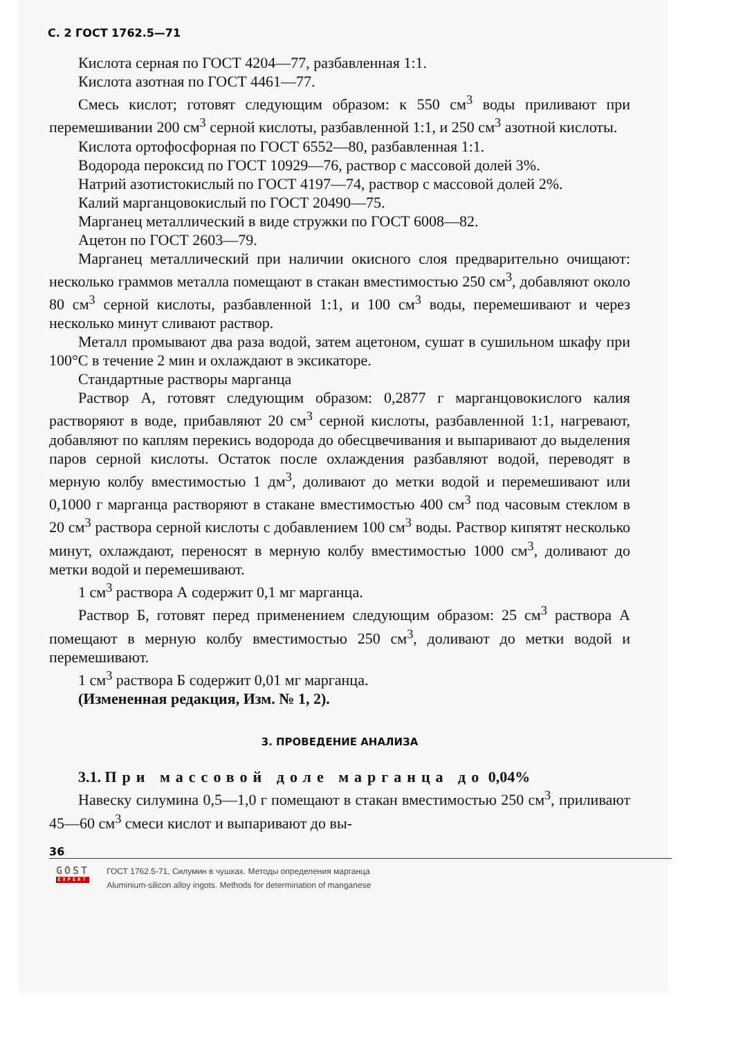С. 2 ГОСТ 1762.5—71
Кислота серная по ГОСТ 4204—77, разбавленная 1:1.
Кислота азотная по ГОСТ 4461—77.
Смесь кислот; готовят следующим образом: к 550 см<sup>3</sup> воды приливают при перемешивании 200 см<sup>3</sup> серной кислоты, разбавленной 1:1, и 250 см<sup>3</sup> азотной кислоты.
Кислота ортофосфорная по ГОСТ 6552—80, разбавленная 1:1.
Водорода пероксид по ГОСТ 10929—76, раствор с массовой долей 3%.
Натрий азотистокислый по ГОСТ 4197—74, раствор с массовой долей 2%.
Калий марганцовокислый по ГОСТ 20490—75.
Марганец металлический в виде стружки по ГОСТ 6008—82.
Ацетон по ГОСТ 2603—79.
Марганец металлический при наличии окисного слоя предварительно очищают: несколько граммов металла помещают в стакан вместимостью 250 см<sup>3</sup>, добавляют около 80 см<sup>3</sup> серной кислоты, разбавленной 1:1, и 100 см<sup>3</sup> воды, перемешивают и через несколько минут сливают раствор.
Металл промывают два раза водой, затем ацетоном, сушат в сушильном шкафу при 100°С в течение 2 мин и охлаждают в эксикаторе.
Стандартные растворы марганца
Раствор А, готовят следующим образом: 0,2877 г марганцовокислого калия растворяют в воде, прибавляют 20 см<sup>3</sup> серной кислоты, разбавленной 1:1, нагревают, добавляют по каплям перекись водорода до обесцвечивания и выпаривают до выделения паров серной кислоты. Остаток после охлаждения разбавляют водой, переводят в мерную колбу вместимостью 1 дм<sup>3</sup>, доливают до метки водой и перемешивают или 0,1000 г марганца растворяют в стакане вместимостью 400 см<sup>3</sup> под часовым стеклом в 20 см<sup>3</sup> раствора серной кислоты с добавлением 100 см<sup>3</sup> воды. Раствор кипятят несколько минут, охлаждают, переносят в мерную колбу вместимостью 1000 см<sup>3</sup>, доливают до метки водой и перемешивают.
1 см<sup>3</sup> раствора А содержит 0,1 мг марганца.
Раствор Б, готовят перед применением следующим образом: 25 см<sup>3</sup> раствора А помещают в мерную колбу вместимостью 250 см<sup>3</sup>, доливают до метки водой и перемешивают.
1 см<sup>3</sup> раствора Б содержит 0,01 мг марганца.
(Измененная редакция, Изм. № 1, 2).
3. ПРОВЕДЕНИЕ АНАЛИЗА
3.1. При массовой доле марганца до 0,04%
Навеску силумина 0,5—1,0 г помещают в стакан вместимостью 250 см<sup>3</sup>, приливают 45—60 см<sup>3</sup> смеси кислот и выпаривают до вы-
36
GOST
EXPERT
ГОСТ 1762.5-71, Силумин в чушках. Методы определения марганца
Aluminium-silicon alloy ingots. Methods for determination of manganese